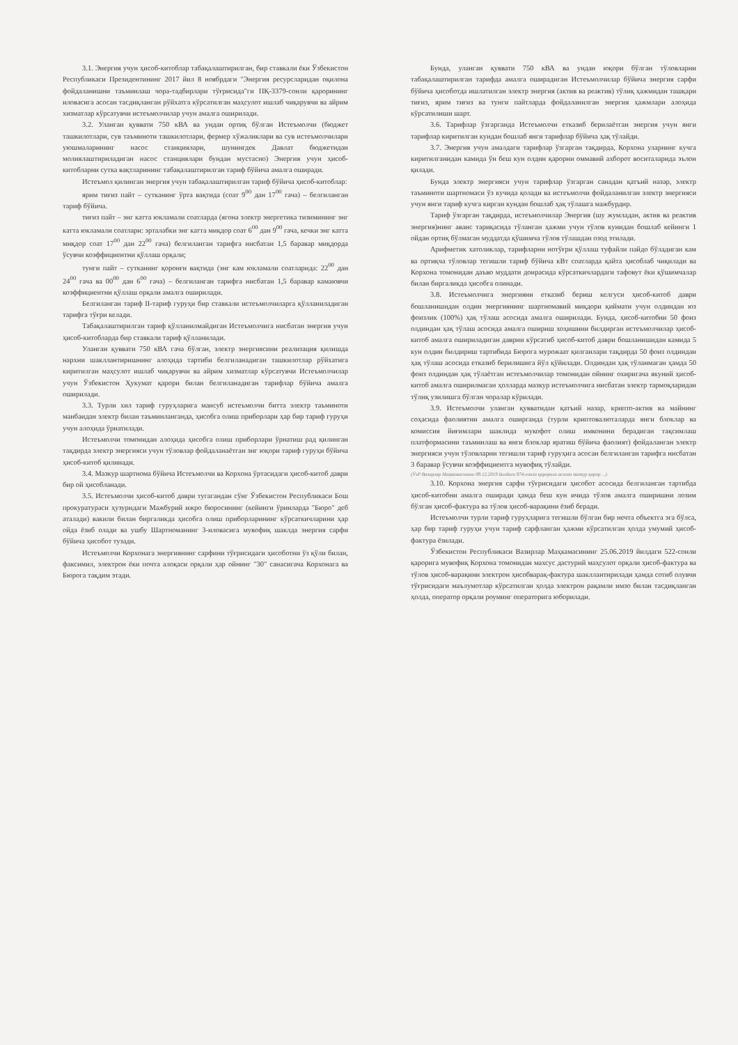3.1. Энергия учун ҳисоб-китоблар табақалаштирилган, бир ставкали ёки Ўзбекистон Республикаси Президентининг 2017 йил 8 ноябрдаги "Энергия ресурсларидан оқилона фойдаланишни таъминлаш чора-тадбирлари тўғрисида"ги ПҚ-3379-сонли қарорининг иловасига асосан тасдиқланган рўйхатга кўрсатилган маҳсулот ишлаб чиқарувчи ва айрим хизматлар кўрсатувчи истеъмолчилар учун амалга оширилади.
3.2. Уланган қуввати 750 кВА ва ундан ортиқ бўлган Истеъмолчи (бюджет ташкилотлари, сув таъминоти ташкилотлари, фермер хўжаликлари ва сув истеъмолчилари уюшмаларининг насос станциялари, шунингдек Давлат бюджетидан молиялаштириладиган насос станциялари бундан мустасно) Энергия учун ҳисоб-китобларни сутка вақтларининг табақалаштирилган тариф бўйича амалга оширади.
Истеъмол қилинган энергия учун табақалаштирилган тариф бўйича ҳисоб-китоблар:
ярим тиғиз пайт – сутканинг ўрта вақтида (соат 9<sup>00</sup> дан 17<sup>00</sup> гача) – белгиланган тариф бўйича.
тиғиз пайт – энг катта юкламали соатларда (ягона электр энергетика тизимининг энг катта юкламали соатлари: эрталабки энг катта миқдор соат 6<sup>00</sup> дан 9<sup>00</sup> гача, кечки энг катта миқдор соат 17<sup>00</sup> дан 22<sup>00</sup> гача) белгиланган тарифга нисбатан 1,5 баравар миқдорда ўсувчи коэффициентни қўллаш орқали;
тунги пайт – сутканинг қоронғи вақтида (энг кам юкламали соатларида: 22<sup>00</sup> дан 24<sup>00</sup> гача ва 00<sup>00</sup> дан 6<sup>00</sup> гача) – белгиланган тарифга нисбатан 1,5 баравар камаювчи коэффициентни қўллаш орқали амалга оширилади.
Белгиланган тариф II-тариф гуруҳи бир ставкали истеъмолчиларга қўлланиладиган тарифга тўғри келади.
Табақалаштирилган тариф қўлланилмайдиган Истеъмолчига нисбатан энергия учун ҳисоб-китобларда бир ставкали тариф қўлланилади.
Уланган қуввати 750 кВА гача бўлган, электр энергиясини реализация қилишда нархни шакллантиришнинг алоҳида тартиби белгиланадиган ташкилотлар рўйхатига киритилган маҳсулот ишлаб чиқарувчи ва айрим хизматлар кўрсатувчи Истеъмолчилар учун Ўзбекистон Ҳукумат қарори билан белгиланадиган тарифлар бўйича амалга оширилади.
3.3. Турли хил тариф гуруҳларига мансуб истеъмолчи битта электр таъминоти манбаидан электр билан таъминланганда, ҳисобга олиш приборлари ҳар бир тариф гуруҳи учун алоҳида ўрнатилади.
Истеъмолчи томонидан алоҳида ҳисобга олиш приборлари ўрнатиш рад қилинган тақдирда электр энергияси учун тўловлар фойдаланаётган энг юқори тариф гуруҳи бўйича ҳисоб-китоб қилинади.
3.4. Мазкур шартнома бўйича Истеъмолчи ва Корхона ўртасидаги ҳисоб-китоб даври бир ой ҳисобланади.
3.5. Истеъмолчи ҳисоб-китоб даври тугагандан сўнг Ўзбекистон Республикаси Бош прокуратураси ҳузуридаги Мажбурий ижро бюросининг (кейинги ўринларда "Бюро" деб аталади) вакили билан биргаликда ҳисобга олиш приборларининг кўрсаткичларини ҳар ойда ёзиб олади ва ушбу Шартноманинг 3-иловасига мувофиқ шаклда энергия сарфи бўйича ҳисобот тузади.
Истеъмолчи Корхонага энергиянинг сарфини тўғрисидаги ҳисоботни ўз қўли билан, факсимил, электрон ёки почта алоқаси орқали ҳар ойнинг "30" санасигача Корхонага ва Бюрога тақдим этади.
Бунда, уланган қуввати 750 кВА ва ундан юқори бўлган тўловларни табақалаштирилган тарифда амалга оширадиган Истеъмолчилар бўйича энергия сарфи бўйича ҳисоботда ишлатилган электр энергия (актив ва реактив) тўлиқ ҳажмидан ташқари тиғиз, ярим тиғиз ва тунги пайтларда фойдаланилган энергия ҳажмлари алоҳида кўрсатилиши шарт.
3.6. Тарифлар ўзгарганда Истеъмолчи етказиб берилаётган энергия учун янги тарифлар киритилган кундан бошлаб янги тарифлар бўйича ҳақ тўлайди.
3.7. Энергия учун амалдаги тарифлар ўзгарган тақдирда, Корхона уларнинг кучга киритилганидан камида ўн беш кун олдин қарорни оммавий ахборот воситаларида эълон қилади.
Бунда электр энергияси учун тарифлар ўзгарган санадан қатъий назар, электр таъминоти шартномаси ўз кучида қолади ва истеъмолчи фойдаланилган электр энергияси учун янги тариф кучга кирган кундан бошлаб ҳақ тўлашга мажбурдир.
Тариф ўзгарган тақдирда, истеъмолчилар Энергия (шу жумладан, актив ва реактив энергия)нинг аванс тариқасида тўланган ҳажми учун тўлов кунидан бошлаб кейинги 1 ойдан ортиқ бўлмаган муддатда қўшимча тўлов тўлашдан озод этилади.
Арифметик хатоликлар, тарифларни нотўғри қўллаш туфайли пайдо бўладиган кам ва ортиқча тўловлар тегишли тариф бўйича кВт соатларда қайта ҳисоблаб чиқилади ва Корхона томонидан даъво муддати доирасида кўрсаткичлардаги тафовут ёки қўшимчалар билан биргаликда ҳисобга олинади.
3.8. Истеъмолчига энергияни етказиб бериш келгуси ҳисоб-китоб даври бошланишидан олдин энергиянинг шартномавий миқдори қиймати учун олдиндан юз фоизлик (100%) ҳақ тўлаш асосида амалга оширилади. Бунда, ҳисоб-китобни 50 фоиз олдиндан ҳақ тўлаш асосида амалга ошириш хоҳишини билдирган истеъмолчилар ҳисоб-китоб амалга ошириладиган даврни кўрсатиб ҳисоб-китоб даври бошланишидан камида 5 кун олдин билдириш тартибида Бюрога мурожаат қилганлари тақдирда 50 фоиз олдиндан ҳақ тўлаш асосида етказиб берилишига йўл қўйилади. Олдиндан ҳақ тўланмаган ҳамда 50 фоиз олдиндан ҳақ тўлаётган истеъмолчилар томонидан ойнинг охиригача якуний ҳисоб-китоб амалга оширилмаган ҳолларда мазкур истеъмолчига нисбатан электр тармоқларидан тўлиқ узилишга бўлган чоралар кўрилади.
3.9. Истеъмолчи уланган қувватидан қатъий назар, крипто-актив ва майнинг соҳасида фаолиятни амалга оширганда (турли криптовалюталарда янги блоклар ва комиссия йиғимлари шаклида мукофот олиш имконини берадиган тақсимлаш платформасини таъминлаш ва янги блоклар яратиш бўйича фаолият) фойдаланган электр энергияси учун тўловларни тегишли тариф гуруҳига асосан белгиланган тарифга нисбатан 3 баравар ўсувчи коэффициентга мувофиқ тўлайди.
(ЎзР Вазирлар Маҳкамасининг 09.12.2019 йилдаги 974-сонли қарорига асосан мазкур қарор ...)
3.10. Корхона энергия сарфи тўғрисидаги ҳисобот асосида белгиланган тартибда ҳисоб-китобни амалга оширади ҳамда беш кун ичида тўлов амалга оширишни лозим бўлган ҳисоб-фактура ва тўлов ҳисоб-варақини ёзиб беради.
Истеъмолчи турли тариф гуруҳларига тегишли бўлган бир нечта объектга эга бўлса, ҳар бир тариф гуруҳи учун тариф сарфланган ҳажми кўрсатилган ҳолда умумий ҳисоб-фактура ёзилади.
Ўзбекистон Республикаси Вазирлар Маҳкамасининг 25.06.2019 йилдаги 522-сонли қарорига мувофиқ Корхона томонидан махсус дастурий маҳсулот орқали ҳисоб-фактура ва тўлов ҳисоб-варақини электрон ҳисобварақ-фактура шакллантирилади ҳамда сотиб олувчи тўғрисидаги маълумотлар кўрсатилган ҳолда электрон рақамли имзо билан тасдиқланган ҳолда, оператор орқали роуминг операторига юборилади.